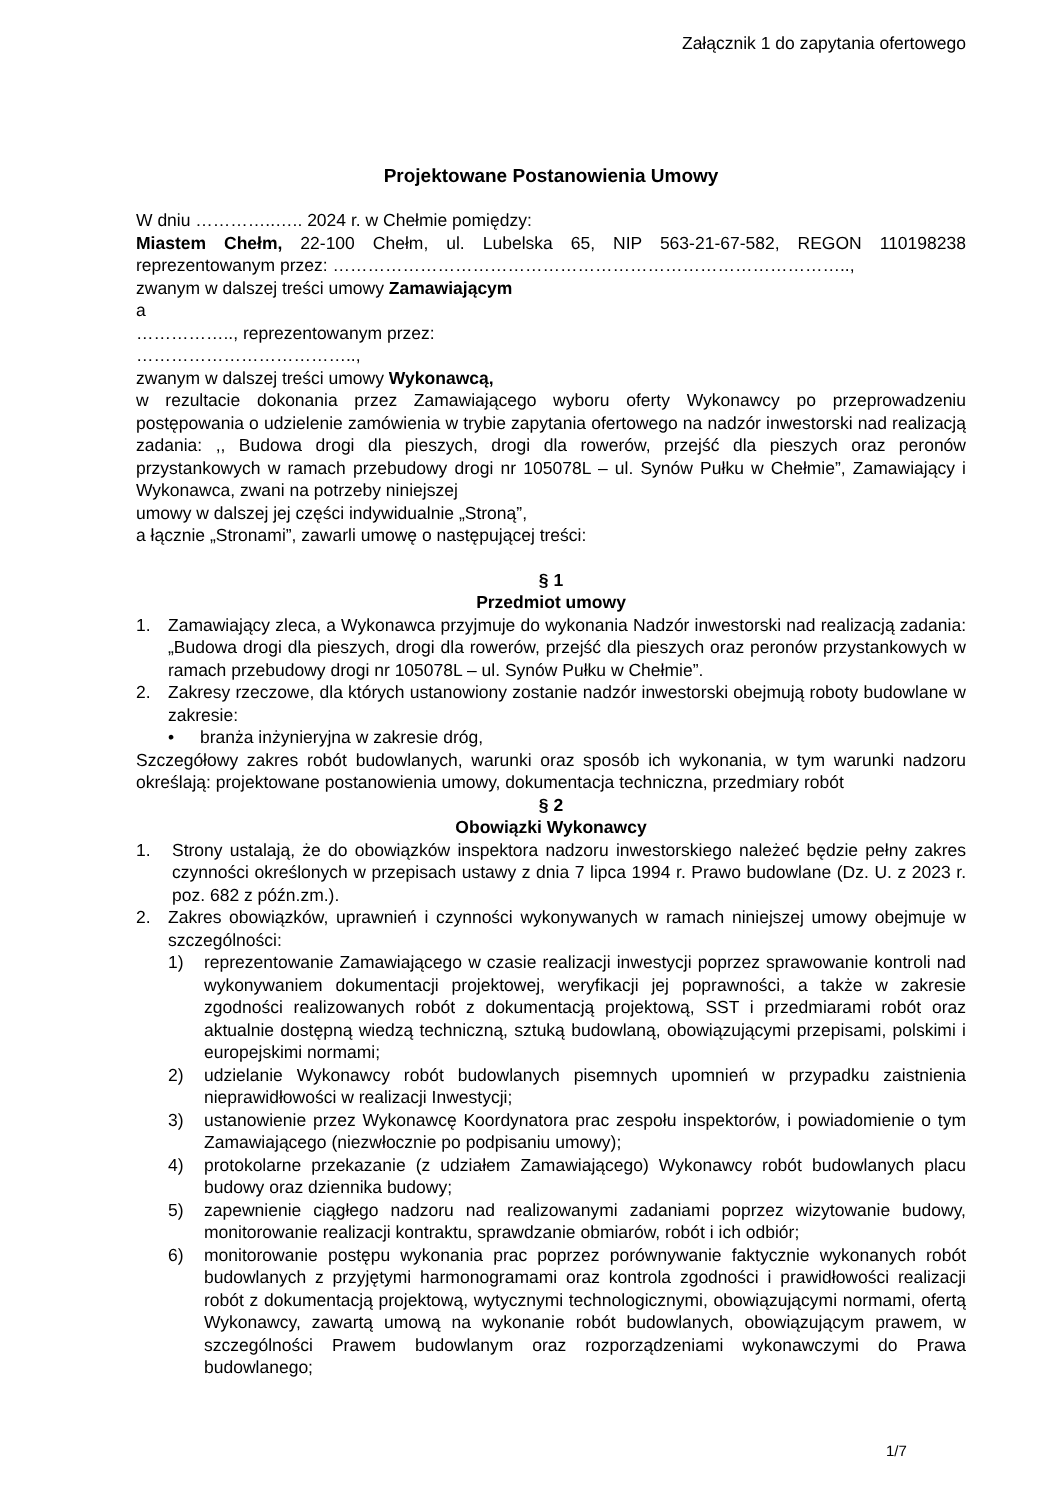Załącznik 1 do zapytania ofertowego
Projektowane Postanowienia Umowy
W dniu …………..….. 2024 r. w Chełmie pomiędzy:
Miastem Chełm, 22-100 Chełm, ul. Lubelska 65, NIP 563-21-67-582, REGON 110198238 reprezentowanym przez: ……………………………………………………………………………..,
zwanym w dalszej treści umowy Zamawiającym
a
…………….., reprezentowanym przez:
………………………………..,
zwanym w dalszej treści umowy Wykonawcą,
w rezultacie dokonania przez Zamawiającego wyboru oferty Wykonawcy po przeprowadzeniu postępowania o udzielenie zamówienia w trybie zapytania ofertowego na nadzór inwestorski nad realizacją zadania: ,, Budowa drogi dla pieszych, drogi dla rowerów, przejść dla pieszych oraz peronów przystankowych w ramach przebudowy drogi nr 105078L – ul. Synów Pułku w Chełmie”, Zamawiający i Wykonawca, zwani na potrzeby niniejszej
umowy w dalszej jej części indywidualnie „Stroną”,
a łącznie „Stronami”, zawarli umowę o następującej treści:
§ 1
Przedmiot umowy
1. Zamawiający zleca, a Wykonawca przyjmuje do wykonania Nadzór inwestorski nad realizacją zadania: „Budowa drogi dla pieszych, drogi dla rowerów, przejść dla pieszych oraz peronów przystankowych w ramach przebudowy drogi nr 105078L – ul. Synów Pułku w Chełmie”.
2. Zakresy rzeczowe, dla których ustanowiony zostanie nadzór inwestorski obejmują roboty budowlane w zakresie:
• branża inżynieryjna w zakresie dróg,
Szczegółowy zakres robót budowlanych, warunki oraz sposób ich wykonania, w tym warunki nadzoru określają: projektowane postanowienia umowy, dokumentacja techniczna, przedmiary robót
§ 2
Obowiązki Wykonawcy
1. Strony ustalają, że do obowiązków inspektora nadzoru inwestorskiego należeć będzie pełny zakres czynności określonych w przepisach ustawy z dnia 7 lipca 1994 r. Prawo budowlane (Dz. U. z 2023 r. poz. 682 z późn.zm.).
2. Zakres obowiązków, uprawnień i czynności wykonywanych w ramach niniejszej umowy obejmuje w szczególności:
1) reprezentowanie Zamawiającego w czasie realizacji inwestycji poprzez sprawowanie kontroli nad wykonywaniem dokumentacji projektowej, weryfikacji jej poprawności, a także w zakresie zgodności realizowanych robót z dokumentacją projektową, SST i przedmiarami robót oraz aktualnie dostępną wiedzą techniczną, sztuką budowlaną, obowiązującymi przepisami, polskimi i europejskimi normami;
2) udzielanie Wykonawcy robót budowlanych pisemnych upomnień w przypadku zaistnienia nieprawidłowości w realizacji Inwestycji;
3) ustanowienie przez Wykonawcę Koordynatora prac zespołu inspektorów, i powiadomienie o tym Zamawiającego (niezwłocznie po podpisaniu umowy);
4) protokolarne przekazanie (z udziałem Zamawiającego) Wykonawcy robót budowlanych placu budowy oraz dziennika budowy;
5) zapewnienie ciągłego nadzoru nad realizowanymi zadaniami poprzez wizytowanie budowy, monitorowanie realizacji kontraktu, sprawdzanie obmiarów, robót i ich odbiór;
6) monitorowanie postępu wykonania prac poprzez porównywanie faktycznie wykonanych robót budowlanych z przyjętymi harmonogramami oraz kontrola zgodności i prawidłowości realizacji robót z dokumentacją projektową, wytycznymi technologicznymi, obowiązującymi normami, ofertą Wykonawcy, zawartą umową na wykonanie robót budowlanych, obowiązującym prawem, w szczególności Prawem budowlanym oraz rozporządzeniami wykonawczymi do Prawa budowlanego;
1/7